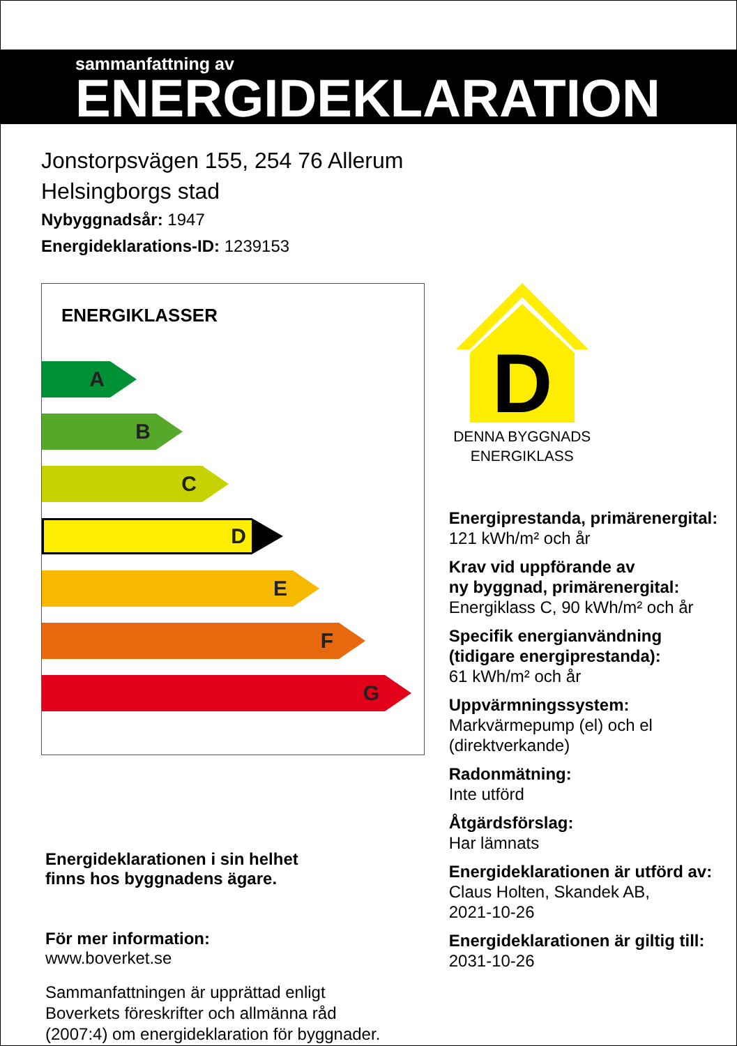sammanfattning av
ENERGIDEKLARATION
Jonstorpsvägen 155, 254 76 Allerum
Helsingborgs stad
Nybyggnadsår: 1947
Energideklarations-ID: 1239153
ENERGIKLASSER
A
B
C
D
E
F
G
Energideklarationen i sin helhet
finns hos byggnadens ägare.
För mer information:
www.boverket.se
Sammanfattningen är upprättad enligt
Boverkets föreskrifter och allmänna råd
(2007:4) om energideklaration för byggnader.
D
DENNA BYGGNADS
ENERGIKLASS
Energiprestanda, primärenergital:
121 kWh/m² och år
Krav vid uppförande av
ny byggnad, primärenergital:
Energiklass C, 90 kWh/m² och år
Specifik energianvändning
(tidigare energiprestanda):
61 kWh/m² och år
Uppvärmningssystem:
Markvärmepump (el) och el
(direktverkande)
Radonmätning:
Inte utförd
Åtgärdsförslag:
Har lämnats
Energideklarationen är utförd av:
Claus Holten, Skandek AB,
2021-10-26
Energideklarationen är giltig till:
2031-10-26